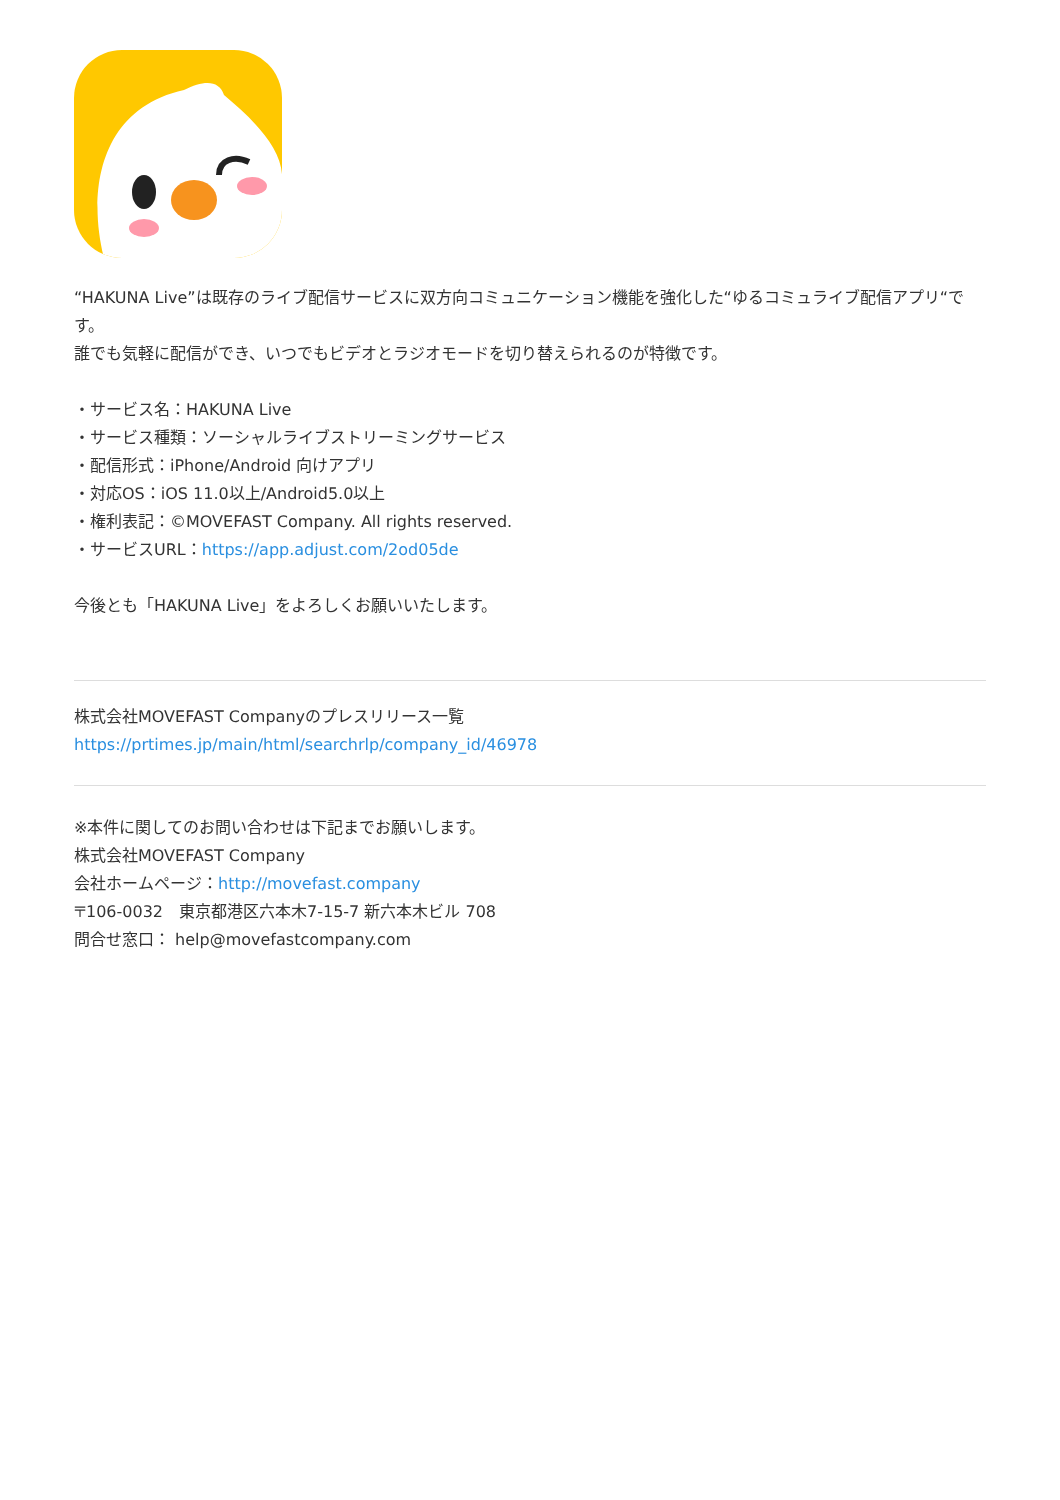“HAKUNA Live”は既存のライブ配信サービスに双方向コミュニケーション機能を強化した“ゆるコミュライブ配信アプリ“です。
誰でも気軽に配信ができ、いつでもビデオとラジオモードを切り替えられるのが特徴です。
・サービス名：HAKUNA Live
・サービス種類：ソーシャルライブストリーミングサービス
・配信形式：iPhone/Android 向けアプリ
・対応OS：iOS 11.0以上/Android5.0以上
・権利表記：©MOVEFAST Company. All rights reserved.
・サービスURL：https://app.adjust.com/2od05de
今後とも「HAKUNA Live」をよろしくお願いいたします。
株式会社MOVEFAST Companyのプレスリリース一覧
https://prtimes.jp/main/html/searchrlp/company_id/46978
※本件に関してのお問い合わせは下記までお願いします。
株式会社MOVEFAST Company
会社ホームページ：http://movefast.company
〒106-0032　東京都港区六本木7-15-7 新六本木ビル 708
問合せ窓口： help@movefastcompany.com